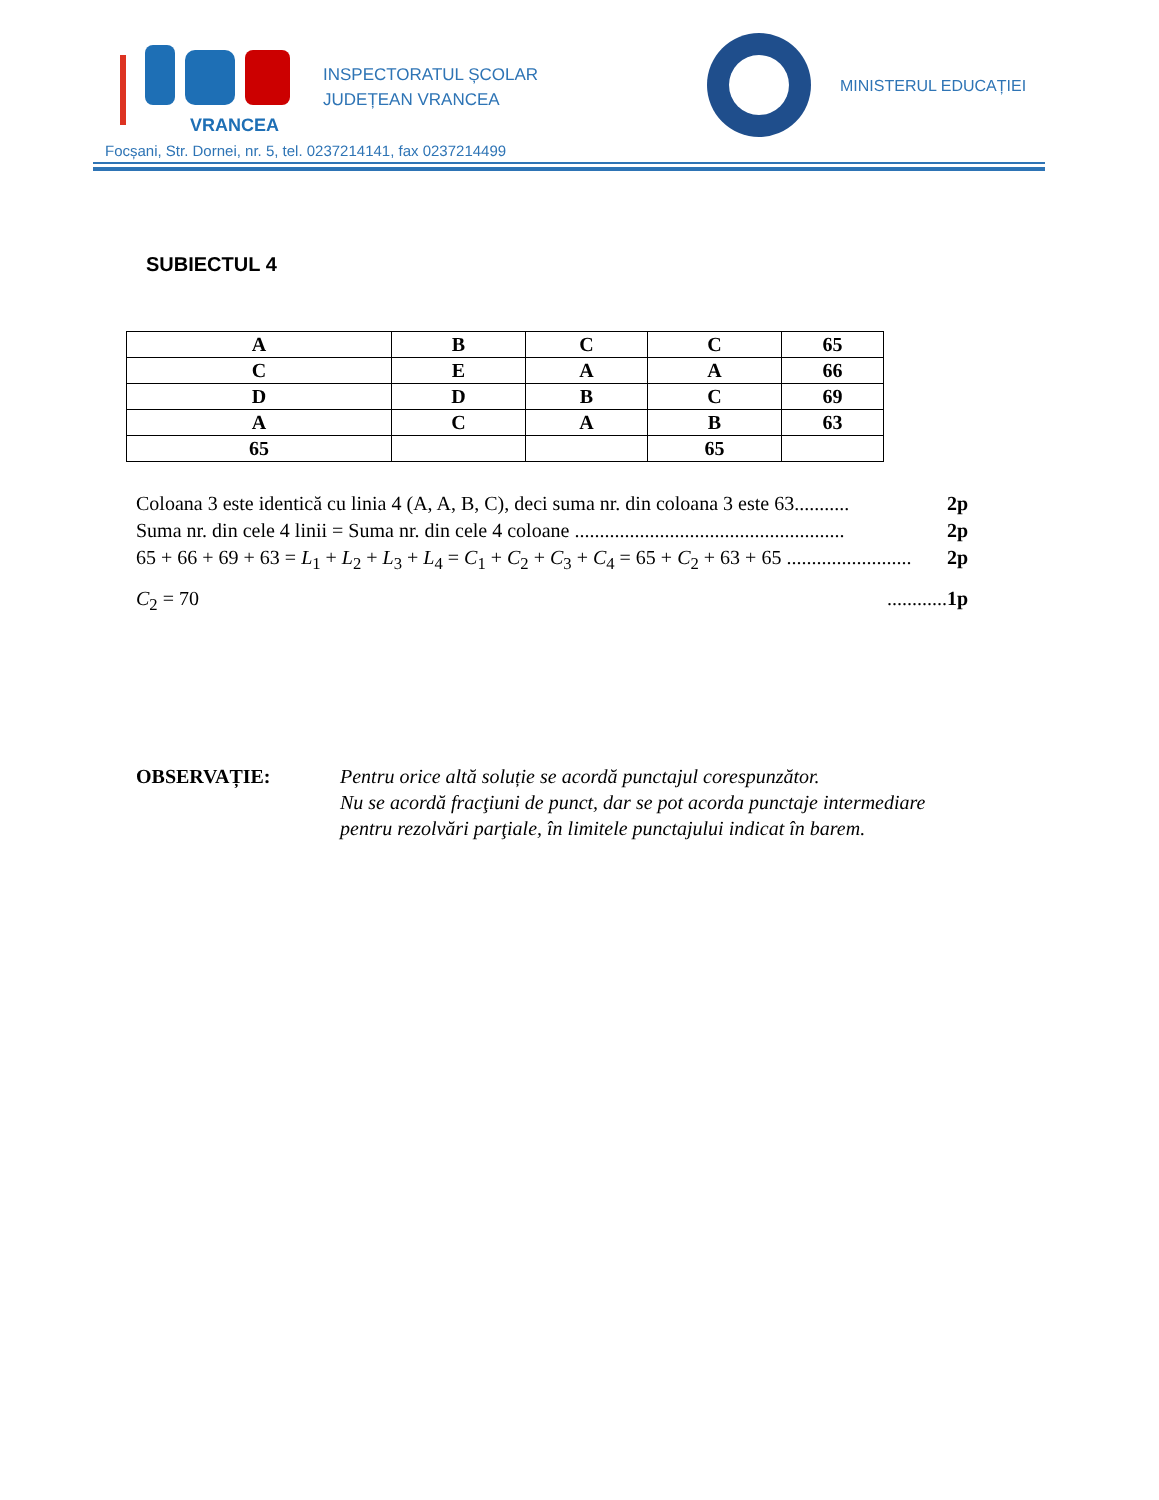VRANCEA
INSPECTORATUL ȘCOLAR
JUDEȚEAN VRANCEA
MINISTERUL EDUCAȚIEI
Focșani, Str. Dornei, nr. 5, tel. 0237214141, fax 0237214499
SUBIECTUL 4
| A | B | C | C | 65 |
| C | E | A | A | 66 |
| D | D | B | C | 69 |
| A | C | A | B | 63 |
| 65 | | | 65 | |
Coloana 3 este identică cu linia 4 (A, A, B, C), deci suma nr. din coloana 3 este 63........... 2p
Suma nr. din cele 4 linii = Suma nr. din cele 4 coloane ...................................................... 2p
65 + 66 + 69 + 63 = L<sub>1</sub> + L<sub>2</sub> + L<sub>3</sub> + L<sub>4</sub> = C<sub>1</sub> + C<sub>2</sub> + C<sub>3</sub> + C<sub>4</sub> = 65 + C<sub>2</sub> + 63 + 65 ......................... 2p
C<sub>2</sub> = 70............1p
OBSERVAȚIE: Pentru orice altă soluție se acordă punctajul corespunzător.
Nu se acordă fracţiuni de punct, dar se pot acorda punctaje intermediare
pentru rezolvări parţiale, în limitele punctajului indicat în barem.